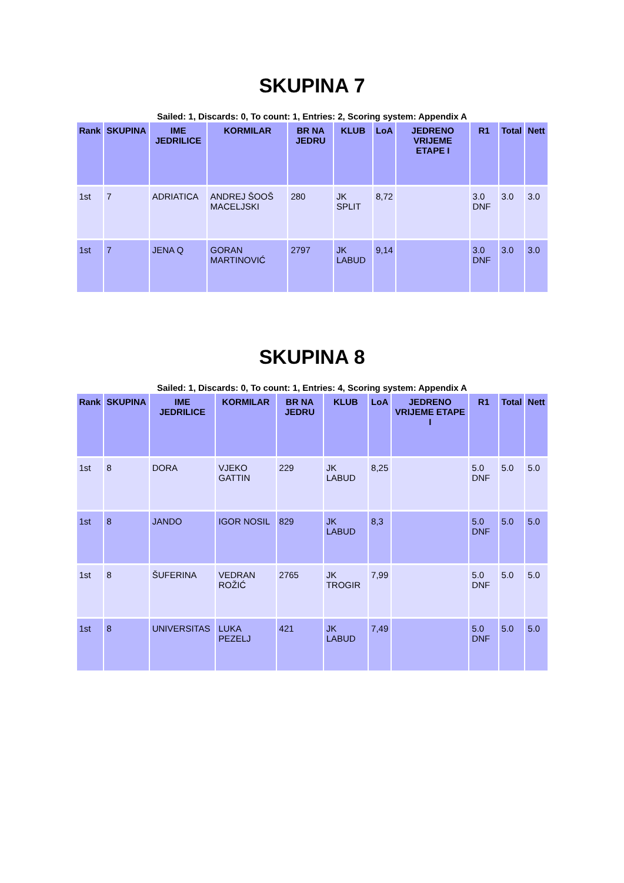SKUPINA 7
Sailed: 1, Discards: 0, To count: 1, Entries: 2, Scoring system: Appendix A
| Rank | SKUPINA | IME JEDRILICE | KORMILAR | BR NA JEDRU | KLUB | LoA | JEDRENO VRIJEME ETAPE I | R1 | Total | Nett |
| --- | --- | --- | --- | --- | --- | --- | --- | --- | --- | --- |
| 1st | 7 | ADRIATICA | ANDREJ ŠOOŠ MACELJSKI | 280 | JK SPLIT | 8,72 | | 3.0 DNF | 3.0 | 3.0 |
| 1st | 7 | JENA Q | GORAN MARTINOVIĆ | 2797 | JK LABUD | 9,14 | | 3.0 DNF | 3.0 | 3.0 |
SKUPINA 8
Sailed: 1, Discards: 0, To count: 1, Entries: 4, Scoring system: Appendix A
| Rank | SKUPINA | IME JEDRILICE | KORMILAR | BR NA JEDRU | KLUB | LoA | JEDRENO VRIJEME ETAPE I | R1 | Total | Nett |
| --- | --- | --- | --- | --- | --- | --- | --- | --- | --- | --- |
| 1st | 8 | DORA | VJEKO GATTIN | 229 | JK LABUD | 8,25 | | 5.0 DNF | 5.0 | 5.0 |
| 1st | 8 | JANDO | IGOR NOSIL | 829 | JK LABUD | 8,3 | | 5.0 DNF | 5.0 | 5.0 |
| 1st | 8 | ŠUFERINA | VEDRAN ROŽIĆ | 2765 | JK TROGIR | 7,99 | | 5.0 DNF | 5.0 | 5.0 |
| 1st | 8 | UNIVERSITAS | LUKA PEZELJ | 421 | JK LABUD | 7,49 | | 5.0 DNF | 5.0 | 5.0 |